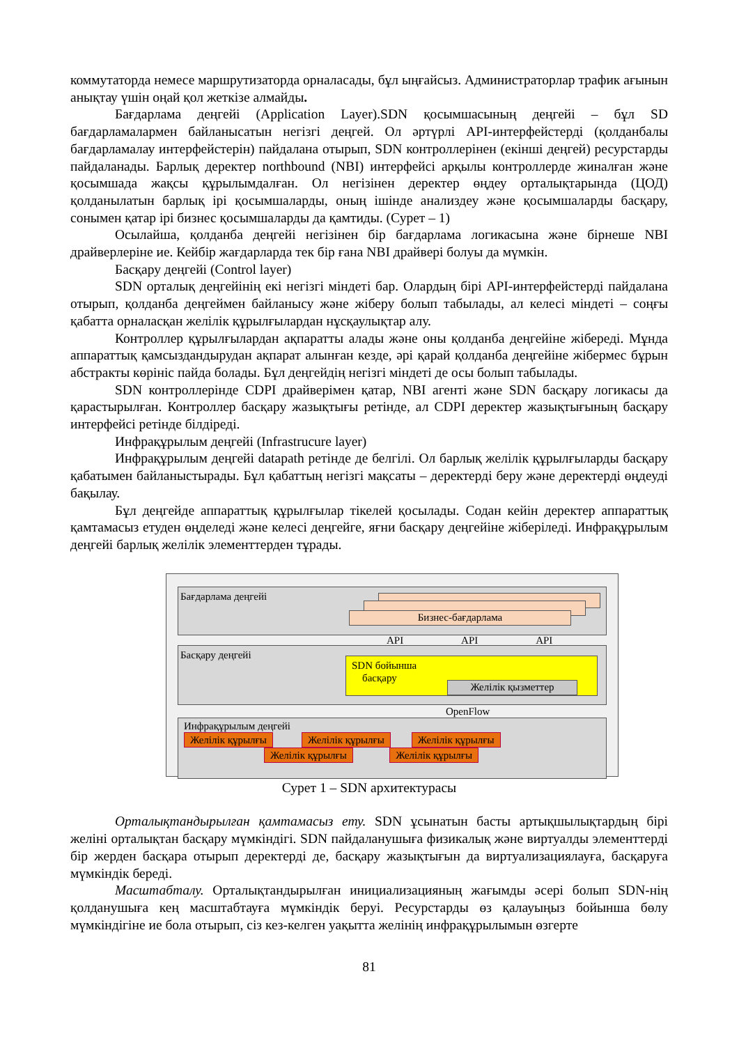коммутаторда немесе маршрутизаторда орналасады, бұл ыңғайсыз. Администраторлар трафик ағынын анықтау үшін оңай қол жеткізе алмайды.
Бағдарлама деңгейі (Application Layer).SDN қосымшасының деңгейі – бұл SD бағдарламалармен байланысатын негізгі деңгей. Ол әртүрлі API-интерфейстерді (қолданбалы бағдарламалау интерфейстерін) пайдалана отырып, SDN контроллерінен (екінші деңгей) ресурстарды пайдаланады. Барлық деректер northbound (NBI) интерфейсі арқылы контроллерде жиналған және қосымшада жақсы құрылымдалған. Ол негізінен деректер өңдеу орталықтарында (ЦОД) қолданылатын барлық ірі қосымшаларды, оның ішінде анализдеу және қосымшаларды басқару, сонымен қатар ірі бизнес қосымшаларды да қамтиды. (Сурет – 1)
Осылайша, қолданба деңгейі негізінен бір бағдарлама логикасына және бірнеше NBI драйверлеріне ие. Кейбір жағдарларда тек бір ғана NBI драйвері болуы да мүмкін.
Басқару деңгейі (Control layer)
SDN орталық деңгейінің екі негізгі міндеті бар. Олардың бірі API-интерфейстерді пайдалана отырып, қолданба деңгеймен байланысу және жіберу болып табылады, ал келесі міндеті – соңғы қабатта орналасқан желілік құрылғылардан нұсқаулықтар алу.
Контроллер құрылғылардан ақпаратты алады және оны қолданба деңгейіне жібереді. Мұнда аппараттық қамсыздандырудан ақпарат алынған кезде, әрі қарай қолданба деңгейіне жібермес бұрын абстракты көрініс пайда болады. Бұл деңгейдің негізгі міндеті де осы болып табылады.
SDN контроллерінде CDPI драйверімен қатар, NBI агенті және SDN басқару логикасы да қарастырылған. Контроллер басқару жазықтығы ретінде, ал CDPI деректер жазықтығының басқару интерфейсі ретінде білдіреді.
Инфрақұрылым деңгейі (Infrastrucure layer)
Инфрақұрылым деңгейі datapath ретінде де белгілі. Ол барлық желілік құрылғыларды басқару қабатымен байланыстырады. Бұл қабаттың негізгі мақсаты – деректерді беру және деректерді өңдеуді бақылау.
Бұл деңгейде аппараттық құрылғылар тікелей қосылады. Содан кейін деректер аппараттық қамтамасыз етуден өңделеді және келесі деңгейге, яғни басқару деңгейіне жіберіледі. Инфрақұрылым деңгейі барлық желілік элементтерден тұрады.
Бағдарлама деңгейі
Бизнес-бағдарлама
API API API
Басқару деңгейі
SDN бойынша
басқару
Желілік қызметтер
OpenFlow
Инфрақұрылым деңгейі
Желілік құрылғы Желілік құрылғы Желілік құрылғы
Желілік құрылғы Желілік құрылғы
Сурет 1 – SDN архитектурасы
Орталықтандырылған қамтамасыз ету. SDN ұсынатын басты артықшылықтардың бірі желіні орталықтан басқару мүмкіндігі. SDN пайдаланушыға физикалық және виртуалды элементтерді бір жерден басқара отырып деректерді де, басқару жазықтығын да виртуализациялауға, басқаруға мүмкіндік береді.
Масштабталу. Орталықтандырылған инициализацияның жағымды әсері болып SDN-нің қолданушыға кең масштабтауға мүмкіндік беруі. Ресурстарды өз қалауыңыз бойынша бөлу мүмкіндігіне ие бола отырып, сіз кез-келген уақытта желінің инфрақұрылымын өзгерте
81